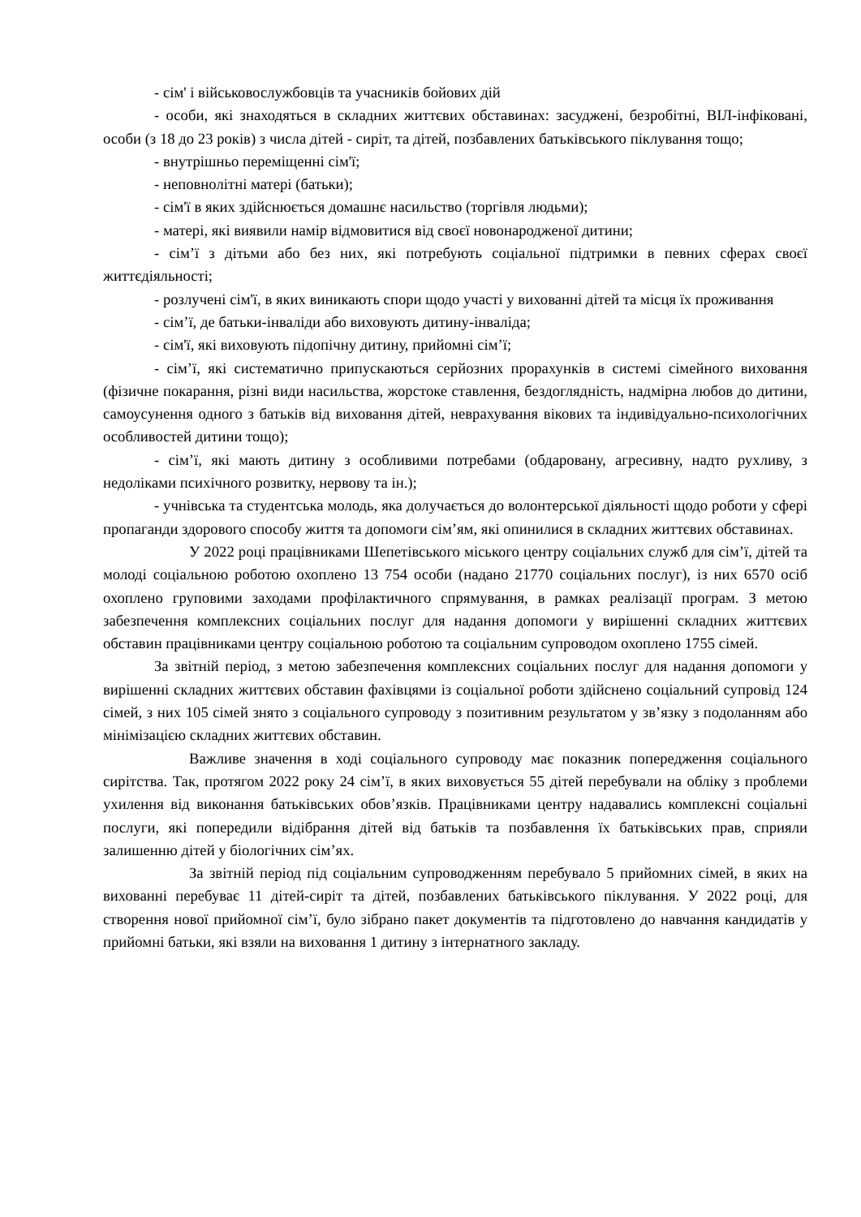- сім' і військовослужбовців та учасників бойових дій
- особи, які знаходяться в складних життєвих обставинах: засуджені, безробітні, ВІЛ-інфіковані, особи (з 18 до 23 років) з числа дітей - сиріт, та дітей, позбавлених батьківського піклування тощо;
- внутрішньо переміщенні сім'ї;
- неповнолітні матері (батьки);
- сім'ї в яких здійснюється домашнє насильство (торгівля людьми);
- матері, які виявили намір відмовитися від своєї новонародженої дитини;
- сім’ї з дітьми або без них, які потребують соціальної підтримки в певних сферах своєї життєдіяльності;
- розлучені сім'ї, в яких виникають спори щодо участі у вихованні дітей та місця їх проживання
- сім’ї, де батьки-інваліди або виховують дитину-інваліда;
- сім'ї, які виховують підопічну дитину, прийомні сім’ї;
- сім’ї, які систематично припускаються серйозних прорахунків в системі сімейного виховання (фізичне покарання, різні види насильства, жорстоке ставлення, бездоглядність, надмірна любов до дитини, самоусунення одного з батьків від виховання дітей, неврахування вікових та індивідуально-психологічних особливостей дитини тощо);
- сім’ї, які мають дитину з особливими потребами (обдаровану, агресивну, надто рухливу, з недоліками психічного розвитку, нервову та ін.);
- учнівська та студентська молодь, яка долучається до волонтерської діяльності щодо роботи у сфері пропаганди здорового способу життя та допомоги сім’ям, які опинилися в складних життєвих обставинах.
У 2022 році працівниками Шепетівського міського центру соціальних служб для сім’ї, дітей та молоді соціальною роботою охоплено 13 754 особи (надано 21770 соціальних послуг), із них 6570 осіб охоплено груповими заходами профілактичного спрямування, в рамках реалізації програм. З метою забезпечення комплексних соціальних послуг для надання допомоги у вирішенні складних життєвих обставин працівниками центру соціальною роботою та соціальним супроводом охоплено 1755 сімей.
За звітній період, з метою забезпечення комплексних соціальних послуг для надання допомоги у вирішенні складних життєвих обставин фахівцями із соціальної роботи здійснено соціальний супровід 124 сімей, з них 105 сімей знято з соціального супроводу з позитивним результатом у зв’язку з подоланням або мінімізацією складних життєвих обставин.
Важливе значення в ході соціального супроводу має показник попередження соціального сирітства. Так, протягом 2022 року 24 сім’ї, в яких виховується 55 дітей перебували на обліку з проблеми ухилення від виконання батьківських обов’язків. Працівниками центру надавались комплексні соціальні послуги, які попередили відібрання дітей від батьків та позбавлення їх батьківських прав, сприяли залишенню дітей у біологічних сім’ях.
За звітній період під соціальним супроводженням перебувало 5 прийомних сімей, в яких на вихованні перебуває 11 дітей-сиріт та дітей, позбавлених батьківського піклування. У 2022 році, для створення нової прийомної сім’ї, було зібрано пакет документів та підготовлено до навчання кандидатів у прийомні батьки, які взяли на виховання 1 дитину з інтернатного закладу.